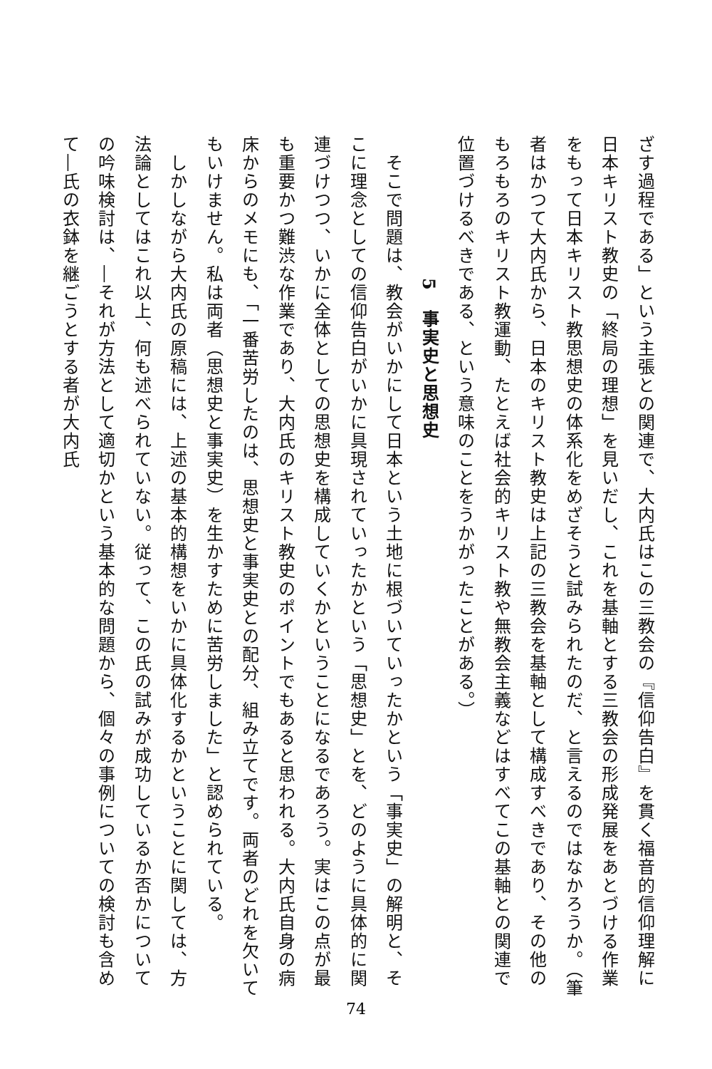ざす過程である」という主張との関連で、大内氏はこの三教会の『信仰告白』を貫く福音的信仰理解に日本キリスト教史の「終局の理想」を見いだし、これを基軸とする三教会の形成発展をあとづける作業をもって日本キリスト教思想史の体系化をめざそうと試みられたのだ、と言えるのではなかろうか。（筆者はかつて大内氏から、日本のキリスト教史は上記の三教会を基軸として構成すべきであり、その他のもろもろのキリスト教運動、たとえば社会的キリスト教や無教会主義などはすべてこの基軸との関連で位置づけるべきである、という意味のことをうかがったことがある。）
5　事実史と思想史
　そこで問題は、教会がいかにして日本という土地に根づいていったかという「事実史」の解明と、そこに理念としての信仰告白がいかに具現されていったかという「思想史」とを、どのように具体的に関連づけつつ、いかに全体としての思想史を構成していくかということになるであろう。実はこの点が最も重要かつ難渋な作業であり、大内氏のキリスト教史のポイントでもあると思われる。大内氏自身の病床からのメモにも、「一番苦労したのは、思想史と事実史との配分、組み立てです。両者のどれを欠いてもいけません。私は両者（思想史と事実史）を生かすために苦労しました」と認められている。
　しかしながら大内氏の原稿には、上述の基本的構想をいかに具体化するかということに関しては、方法論としてはこれ以上、何も述べられていない。従って、この氏の試みが成功しているか否かについての吟味検討は、―それが方法として適切かという基本的な問題から、個々の事例についての検討も含めて―氏の衣鉢を継ごうとする者が大内氏
74